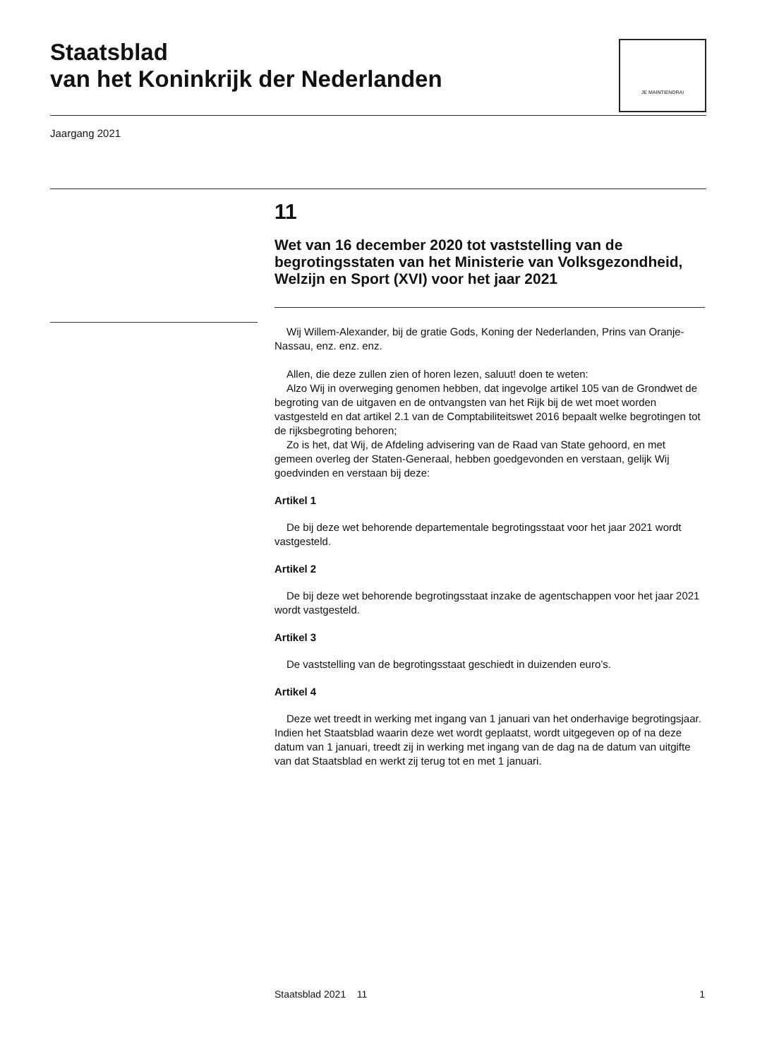Staatsblad
van het Koninkrijk der Nederlanden
JE MAINTIENDRAI
Jaargang 2021
11
Wet van 16 december 2020 tot vaststelling van de begrotingsstaten van het Ministerie van Volksgezondheid, Welzijn en Sport (XVI) voor het jaar 2021
Wij Willem-Alexander, bij de gratie Gods, Koning der Nederlanden, Prins van Oranje-Nassau, enz. enz. enz.
Allen, die deze zullen zien of horen lezen, saluut! doen te weten:
Alzo Wij in overweging genomen hebben, dat ingevolge artikel 105 van de Grondwet de begroting van de uitgaven en de ontvangsten van het Rijk bij de wet moet worden vastgesteld en dat artikel 2.1 van de Comptabiliteitswet 2016 bepaalt welke begrotingen tot de rijksbegroting behoren;
Zo is het, dat Wij, de Afdeling advisering van de Raad van State gehoord, en met gemeen overleg der Staten-Generaal, hebben goedgevonden en verstaan, gelijk Wij goedvinden en verstaan bij deze:
Artikel 1
De bij deze wet behorende departementale begrotingsstaat voor het jaar 2021 wordt vastgesteld.
Artikel 2
De bij deze wet behorende begrotingsstaat inzake de agentschappen voor het jaar 2021 wordt vastgesteld.
Artikel 3
De vaststelling van de begrotingsstaat geschiedt in duizenden euro’s.
Artikel 4
Deze wet treedt in werking met ingang van 1 januari van het onderhavige begrotingsjaar. Indien het Staatsblad waarin deze wet wordt geplaatst, wordt uitgegeven op of na deze datum van 1 januari, treedt zij in werking met ingang van de dag na de datum van uitgifte van dat Staatsblad en werkt zij terug tot en met 1 januari.
Staatsblad 2021 11 1